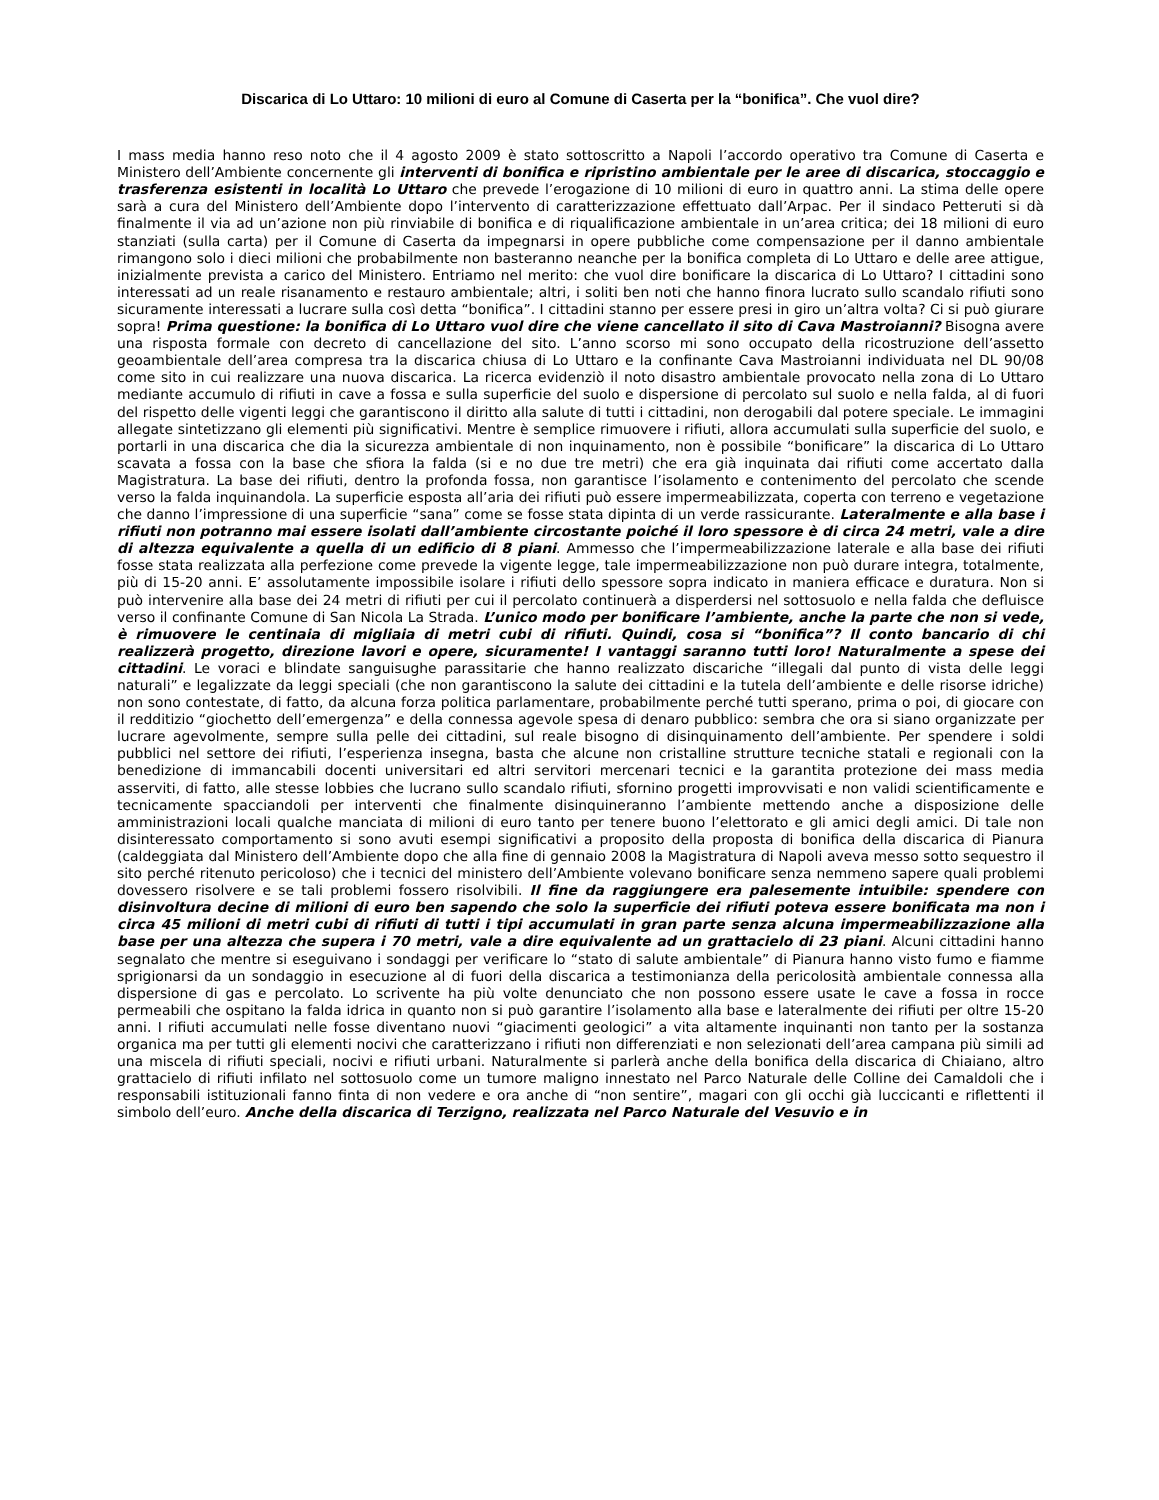Discarica di Lo Uttaro: 10 milioni di euro al Comune di Caserta per la “bonifica”. Che vuol dire?
I mass media hanno reso noto che il 4 agosto 2009 è stato sottoscritto a Napoli l’accordo operativo tra Comune di Caserta e Ministero dell’Ambiente concernente gli interventi di bonifica e ripristino ambientale per le aree di discarica, stoccaggio e trasferenza esistenti in località Lo Uttaro che prevede l’erogazione di 10 milioni di euro in quattro anni. La stima delle opere sarà a cura del Ministero dell’Ambiente dopo l’intervento di caratterizzazione effettuato dall’Arpac. Per il sindaco Petteruti si dà finalmente il via ad un’azione non più rinviabile di bonifica e di riqualificazione ambientale in un’area critica; dei 18 milioni di euro stanziati (sulla carta) per il Comune di Caserta da impegnarsi in opere pubbliche come compensazione per il danno ambientale rimangono solo i dieci milioni che probabilmente non basteranno neanche per la bonifica completa di Lo Uttaro e delle aree attigue, inizialmente prevista a carico del Ministero. Entriamo nel merito: che vuol dire bonificare la discarica di Lo Uttaro? I cittadini sono interessati ad un reale risanamento e restauro ambientale; altri, i soliti ben noti che hanno finora lucrato sullo scandalo rifiuti sono sicuramente interessati a lucrare sulla così detta “bonifica”. I cittadini stanno per essere presi in giro un’altra volta? Ci si può giurare sopra! Prima questione: la bonifica di Lo Uttaro vuol dire che viene cancellato il sito di Cava Mastroianni? Bisogna avere una risposta formale con decreto di cancellazione del sito. L’anno scorso mi sono occupato della ricostruzione dell’assetto geoambientale dell’area compresa tra la discarica chiusa di Lo Uttaro e la confinante Cava Mastroianni individuata nel DL 90/08 come sito in cui realizzare una nuova discarica. La ricerca evidenziò il noto disastro ambientale provocato nella zona di Lo Uttaro mediante accumulo di rifiuti in cave a fossa e sulla superficie del suolo e dispersione di percolato sul suolo e nella falda, al di fuori del rispetto delle vigenti leggi che garantiscono il diritto alla salute di tutti i cittadini, non derogabili dal potere speciale. Le immagini allegate sintetizzano gli elementi più significativi. Mentre è semplice rimuovere i rifiuti, allora accumulati sulla superficie del suolo, e portarli in una discarica che dia la sicurezza ambientale di non inquinamento, non è possibile “bonificare” la discarica di Lo Uttaro scavata a fossa con la base che sfiora la falda (si e no due tre metri) che era già inquinata dai rifiuti come accertato dalla Magistratura. La base dei rifiuti, dentro la profonda fossa, non garantisce l’isolamento e contenimento del percolato che scende verso la falda inquinandola. La superficie esposta all’aria dei rifiuti può essere impermeabilizzata, coperta con terreno e vegetazione che danno l’impressione di una superficie “sana” come se fosse stata dipinta di un verde rassicurante. Lateralmente e alla base i rifiuti non potranno mai essere isolati dall’ambiente circostante poiché il loro spessore è di circa 24 metri, vale a dire di altezza equivalente a quella di un edificio di 8 piani. Ammesso che l’impermeabilizzazione laterale e alla base dei rifiuti fosse stata realizzata alla perfezione come prevede la vigente legge, tale impermeabilizzazione non può durare integra, totalmente, più di 15-20 anni. E’ assolutamente impossibile isolare i rifiuti dello spessore sopra indicato in maniera efficace e duratura. Non si può intervenire alla base dei 24 metri di rifiuti per cui il percolato continuerà a disperdersi nel sottosuolo e nella falda che defluisce verso il confinante Comune di San Nicola La Strada. L’unico modo per bonificare l’ambiente, anche la parte che non si vede, è rimuovere le centinaia di migliaia di metri cubi di rifiuti. Quindi, cosa si “bonifica”? Il conto bancario di chi realizzerà progetto, direzione lavori e opere, sicuramente! I vantaggi saranno tutti loro! Naturalmente a spese dei cittadini. Le voraci e blindate sanguisughe parassitarie che hanno realizzato discariche “illegali dal punto di vista delle leggi naturali” e legalizzate da leggi speciali (che non garantiscono la salute dei cittadini e la tutela dell’ambiente e delle risorse idriche) non sono contestate, di fatto, da alcuna forza politica parlamentare, probabilmente perché tutti sperano, prima o poi, di giocare con il redditizio “giochetto dell’emergenza” e della connessa agevole spesa di denaro pubblico: sembra che ora si siano organizzate per lucrare agevolmente, sempre sulla pelle dei cittadini, sul reale bisogno di disinquinamento dell’ambiente. Per spendere i soldi pubblici nel settore dei rifiuti, l’esperienza insegna, basta che alcune non cristalline strutture tecniche statali e regionali con la benedizione di immancabili docenti universitari ed altri servitori mercenari tecnici e la garantita protezione dei mass media asserviti, di fatto, alle stesse lobbies che lucrano sullo scandalo rifiuti, sfornino progetti improvvisati e non validi scientificamente e tecnicamente spacciandoli per interventi che finalmente disinquineranno l’ambiente mettendo anche a disposizione delle amministrazioni locali qualche manciata di milioni di euro tanto per tenere buono l’elettorato e gli amici degli amici. Di tale non disinteressato comportamento si sono avuti esempi significativi a proposito della proposta di bonifica della discarica di Pianura (caldeggiata dal Ministero dell’Ambiente dopo che alla fine di gennaio 2008 la Magistratura di Napoli aveva messo sotto sequestro il sito perché ritenuto pericoloso) che i tecnici del ministero dell’Ambiente volevano bonificare senza nemmeno sapere quali problemi dovessero risolvere e se tali problemi fossero risolvibili. Il fine da raggiungere era palesemente intuibile: spendere con disinvoltura decine di milioni di euro ben sapendo che solo la superficie dei rifiuti poteva essere bonificata ma non i circa 45 milioni di metri cubi di rifiuti di tutti i tipi accumulati in gran parte senza alcuna impermeabilizzazione alla base per una altezza che supera i 70 metri, vale a dire equivalente ad un grattacielo di 23 piani. Alcuni cittadini hanno segnalato che mentre si eseguivano i sondaggi per verificare lo “stato di salute ambientale” di Pianura hanno visto fumo e fiamme sprigionarsi da un sondaggio in esecuzione al di fuori della discarica a testimonianza della pericolosità ambientale connessa alla dispersione di gas e percolato. Lo scrivente ha più volte denunciato che non possono essere usate le cave a fossa in rocce permeabili che ospitano la falda idrica in quanto non si può garantire l’isolamento alla base e lateralmente dei rifiuti per oltre 15-20 anni. I rifiuti accumulati nelle fosse diventano nuovi “giacimenti geologici” a vita altamente inquinanti non tanto per la sostanza organica ma per tutti gli elementi nocivi che caratterizzano i rifiuti non differenziati e non selezionati dell’area campana più simili ad una miscela di rifiuti speciali, nocivi e rifiuti urbani. Naturalmente si parlerà anche della bonifica della discarica di Chiaiano, altro grattacielo di rifiuti infilato nel sottosuolo come un tumore maligno innestato nel Parco Naturale delle Colline dei Camaldoli che i responsabili istituzionali fanno finta di non vedere e ora anche di “non sentire”, magari con gli occhi già luccicanti e riflettenti il simbolo dell’euro. Anche della discarica di Terzigno, realizzata nel Parco Naturale del Vesuvio e in